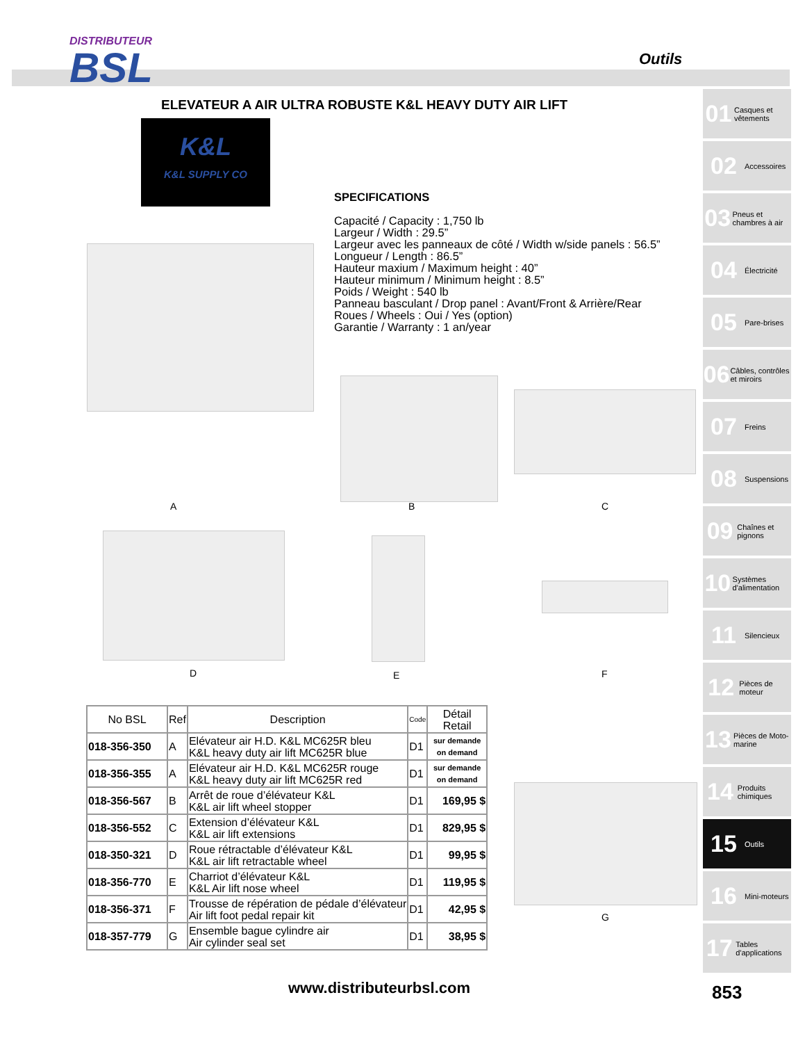DISTRIBUTEUR
BSL
Outils
ELEVATEUR A AIR ULTRA ROBUSTE K&L HEAVY DUTY AIR LIFT
K&L
K&L SUPPLY CO
SPECIFICATIONS
Capacité / Capacity : 1,750 lb
Largeur / Width : 29.5”
Largeur avec les panneaux de côté / Width w/side panels : 56.5”
Longueur / Length : 86.5”
Hauteur maxium / Maximum height : 40”
Hauteur minimum / Minimum height : 8.5”
Poids / Weight : 540 lb
Panneau basculant / Drop panel : Avant/Front & Arrière/Rear
Roues / Wheels : Oui / Yes (option)
Garantie / Warranty : 1 an/year
A B C
D E F
G
| No BSL | Ref | Description | Code | Détail Retail |
| --- | --- | --- | --- | --- |
| 018-356-350 | A | Elévateur air H.D. K&L MC625R bleu K&L heavy duty air lift MC625R blue | D1 | sur demande on demand |
| 018-356-355 | A | Elévateur air H.D. K&L MC625R rouge K&L heavy duty air lift MC625R red | D1 | sur demande on demand |
| 018-356-567 | B | Arrêt de roue d’élévateur K&L K&L air lift wheel stopper | D1 | 169,95 $ |
| 018-356-552 | C | Extension d’élévateur K&L K&L air lift extensions | D1 | 829,95 $ |
| 018-350-321 | D | Roue rétractable d’élévateur K&L K&L air lift retractable wheel | D1 | 99,95 $ |
| 018-356-770 | E | Charriot d’élévateur K&L K&L Air lift nose wheel | D1 | 119,95 $ |
| 018-356-371 | F | Trousse de répération de pédale d’élévateur Air lift foot pedal repair kit | D1 | 42,95 $ |
| 018-357-779 | G | Ensemble bague cylindre air Air cylinder seal set | D1 | 38,95 $ |
01 Casques et vêtements
02 Accessoires
03 Pneus et chambres à air
04 Électricité
05 Pare-brises
06 Câbles, contrôles et miroirs
07 Freins
08 Suspensions
09 Chaînes et pignons
10 Systèmes d'alimentation
11 Silencieux
12 Pièces de moteur
13 Pièces de Moto-marine
14 Produits chimiques
15 Outils
16 Mini-moteurs
17 Tables d'applications
www.distributeurbsl.com 853